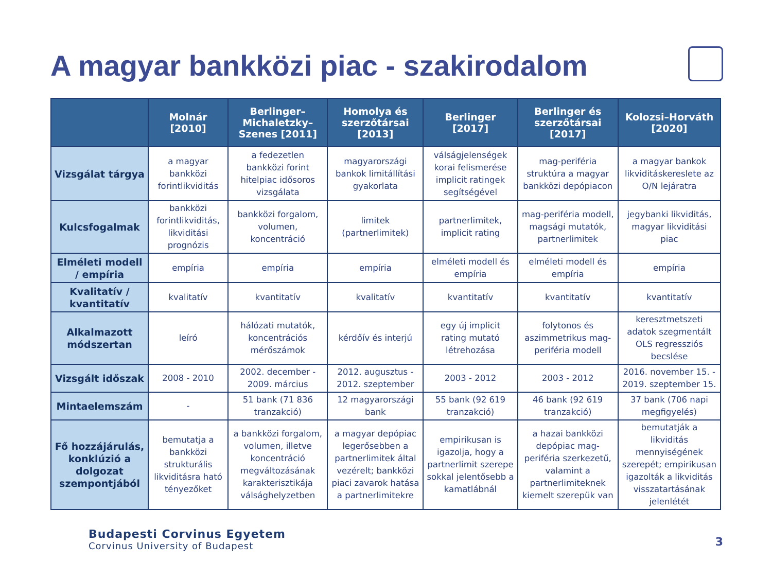A magyar bankközi piac - szakirodalom
| | Molnár [2010] | Berlinger–Michaletzky–Szenes [2011] | Homolya és szerzőtársai [2013] | Berlinger [2017] | Berlinger és szerzőtársai [2017] | Kolozsi–Horváth [2020] |
| --- | --- | --- | --- | --- | --- | --- |
| Vizsgálat tárgya | a magyar bankközi forintlikviditás | a fedezetlen bankközi forint hitelpiac idősoros vizsgálata | magyarországi bankok limitállítási gyakorlata | válságjelenségek korai felismerése implicit ratingek segítségével | mag-periféria struktúra a magyar bankközi depópiacon | a magyar bankok likviditáskereslete az O/N lejáratra |
| Kulcsfogalmak | bankközi forintlikviditás, likviditási prognózis | bankközi forgalom, volumen, koncentráció | limitek (partnerlimitek) | partnerlimitek, implicit rating | mag-periféria modell, magsági mutatók, partnerlimitek | jegybanki likviditás, magyar likviditási piac |
| Elméleti modell / empíria | empíria | empíria | empíria | elméleti modell és empíria | elméleti modell és empíria | empíria |
| Kvalitatív / kvantitatív | kvalitatív | kvantitatív | kvalitatív | kvantitatív | kvantitatív | kvantitatív |
| Alkalmazott módszertan | leíró | hálózati mutatók, koncentrációs mérőszámok | kérdőív és interjú | egy új implicit rating mutató létrehozása | folytonos és aszimmetrikus mag-periféria modell | keresztmetszeti adatok szegmentált OLS regressziós becslése |
| Vizsgált időszak | 2008 - 2010 | 2002. december - 2009. március | 2012. augusztus - 2012. szeptember | 2003 - 2012 | 2003 - 2012 | 2016. november 15. - 2019. szeptember 15. |
| Mintaelemszám | - | 51 bank (71 836 tranzakció) | 12 magyarországi bank | 55 bank (92 619 tranzakció) | 46 bank (92 619 tranzakció) | 37 bank (706 napi megfigyelés) |
| Fő hozzájárulás, konklúzió a dolgozat szempontjából | bemutatja a bankközi strukturális likviditásra ható tényezőket | a bankközi forgalom, volumen, illetve koncentráció megváltozásának karakterisztikája válsághelyzetben | a magyar depópiac legerősebben a partnerlimitek által vezérelt; bankközi piaci zavarok hatása a partnerlimitekre | empirikusan is igazolja, hogy a partnerlimit szerepe sokkal jelentősebb a kamatlábnál | a hazai bankközi depópiac mag-periféria szerkezetű, valamint a partnerlimiteknek kiemelt szerepük van | bemutatják a likviditás mennyiségének szerepét; empirikusan igazolták a likviditás visszatartásának jelenlétét |
Budapesti Corvinus Egyetem
Corvinus University of Budapest
3